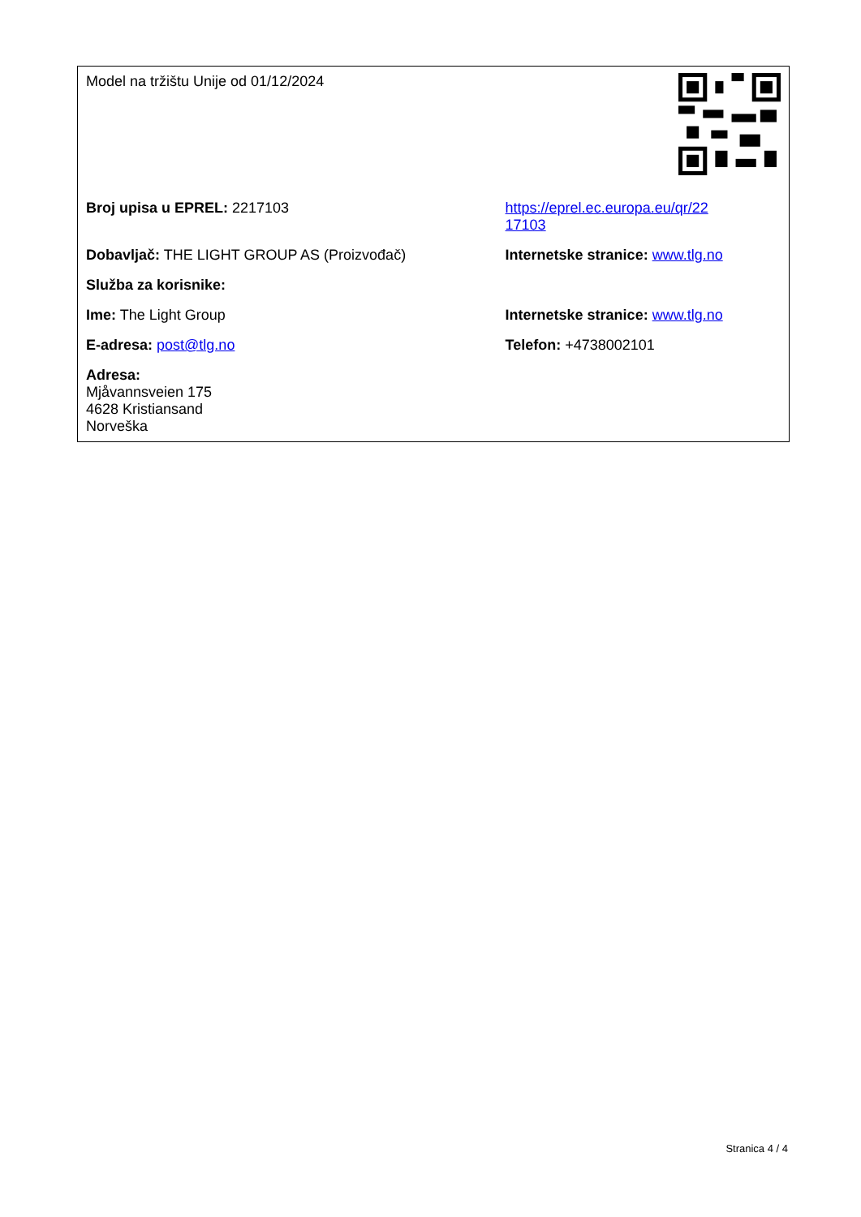| Model na tržištu Unije od 01/12/2024 | |
| Broj upisa u EPREL: 2217103 | https://eprel.ec.europa.eu/qr/22 17103 |
| Dobavljač: THE LIGHT GROUP AS (Proizvođač) | Internetske stranice: www.tlg.no |
| Služba za korisnike: | |
| Ime: The Light Group | Internetske stranice: www.tlg.no |
| E-adresa: post@tlg.no | Telefon: +4738002101 |
| Adresa: Mjåvannsveien 175 4628 Kristiansand Norveška | |
Stranica 4 / 4